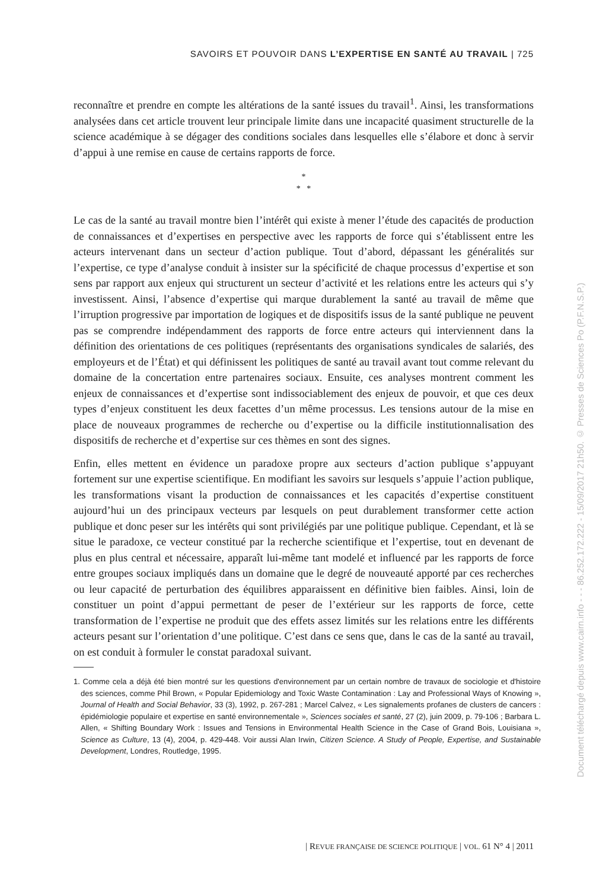SAVOIRS ET POUVOIR DANS L’EXPERTISE EN SANTÉ AU TRAVAIL | 725
reconnaître et prendre en compte les altérations de la santé issues du travail<sup>1</sup>. Ainsi, les transformations analysées dans cet article trouvent leur principale limite dans une incapacité quasiment structurelle de la science académique à se dégager des conditions sociales dans lesquelles elle s’élabore et donc à servir d’appui à une remise en cause de certains rapports de force.
*
* *
Le cas de la santé au travail montre bien l’intérêt qui existe à mener l’étude des capacités de production de connaissances et d’expertises en perspective avec les rapports de force qui s’établissent entre les acteurs intervenant dans un secteur d’action publique. Tout d’abord, dépassant les généralités sur l’expertise, ce type d’analyse conduit à insister sur la spécificité de chaque processus d’expertise et son sens par rapport aux enjeux qui structurent un secteur d’activité et les relations entre les acteurs qui s’y investissent. Ainsi, l’absence d’expertise qui marque durablement la santé au travail de même que l’irruption progressive par importation de logiques et de dispositifs issus de la santé publique ne peuvent pas se comprendre indépendamment des rapports de force entre acteurs qui interviennent dans la définition des orientations de ces politiques (représentants des organisations syndicales de salariés, des employeurs et de l’État) et qui définissent les politiques de santé au travail avant tout comme relevant du domaine de la concertation entre partenaires sociaux. Ensuite, ces analyses montrent comment les enjeux de connaissances et d’expertise sont indissociablement des enjeux de pouvoir, et que ces deux types d’enjeux constituent les deux facettes d’un même processus. Les tensions autour de la mise en place de nouveaux programmes de recherche ou d’expertise ou la difficile institutionnalisation des dispositifs de recherche et d’expertise sur ces thèmes en sont des signes.
Enfin, elles mettent en évidence un paradoxe propre aux secteurs d’action publique s’appuyant fortement sur une expertise scientifique. En modifiant les savoirs sur lesquels s’appuie l’action publique, les transformations visant la production de connaissances et les capacités d’expertise constituent aujourd’hui un des principaux vecteurs par lesquels on peut durablement transformer cette action publique et donc peser sur les intérêts qui sont privilégiés par une politique publique. Cependant, et là se situe le paradoxe, ce vecteur constitué par la recherche scientifique et l’expertise, tout en devenant de plus en plus central et nécessaire, apparaît lui-même tant modelé et influencé par les rapports de force entre groupes sociaux impliqués dans un domaine que le degré de nouveauté apporté par ces recherches ou leur capacité de perturbation des équilibres apparaissent en définitive bien faibles. Ainsi, loin de constituer un point d’appui permettant de peser de l’extérieur sur les rapports de force, cette transformation de l’expertise ne produit que des effets assez limités sur les relations entre les différents acteurs pesant sur l’orientation d’une politique. C’est dans ce sens que, dans le cas de la santé au travail, on est conduit à formuler le constat paradoxal suivant.
1. Comme cela a déjà été bien montré sur les questions d'environnement par un certain nombre de travaux de sociologie et d'histoire des sciences, comme Phil Brown, « Popular Epidemiology and Toxic Waste Contamination : Lay and Professional Ways of Knowing », Journal of Health and Social Behavior, 33 (3), 1992, p. 267-281 ; Marcel Calvez, « Les signalements profanes de clusters de cancers : épidémiologie populaire et expertise en santé environnementale », Sciences sociales et santé, 27 (2), juin 2009, p. 79-106 ; Barbara L. Allen, « Shifting Boundary Work : Issues and Tensions in Environmental Health Science in the Case of Grand Bois, Louisiana », Science as Culture, 13 (4), 2004, p. 429-448. Voir aussi Alan Irwin, Citizen Science. A Study of People, Expertise, and Sustainable Development, Londres, Routledge, 1995.
| REVUE FRANÇAISE DE SCIENCE POLITIQUE | VOL. 61 N° 4 | 2011
Document téléchargé depuis www.cairn.info - - - 86.252.172.222 - 15/09/2017 21h50. © Presses de Sciences Po (P.F.N.S.P.)